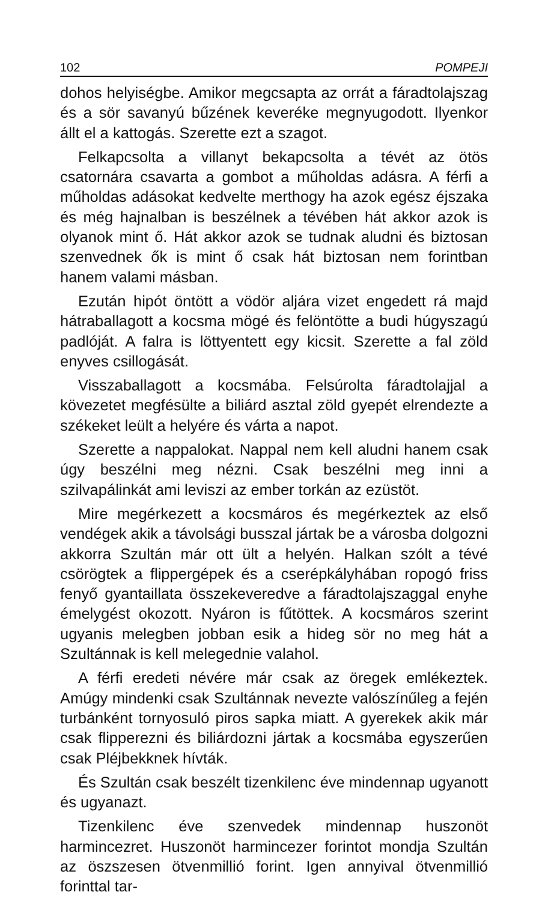102 POMPEJI
dohos helyiségbe. Amikor megcsapta az orrát a fáradtolajszag és a sör savanyú bűzének keveréke megnyugodott. Ilyenkor állt el a kattogás. Szerette ezt a szagot.
Felkapcsolta a villanyt bekapcsolta a tévét az ötös csatornára csavarta a gombot a műholdas adásra. A férfi a műholdas adásokat kedvelte merthogy ha azok egész éjszaka és még hajnalban is beszélnek a tévében hát akkor azok is olyanok mint ő. Hát akkor azok se tudnak aludni és biztosan szenvednek ők is mint ő csak hát biztosan nem forintban hanem valami másban.
Ezután hipót öntött a vödör aljára vizet engedett rá majd hátraballagott a kocsma mögé és felöntötte a budi húgyszagú padlóját. A falra is löttyentett egy kicsit. Szerette a fal zöld enyves csillogását.
Visszaballagott a kocsmába. Felsúrolta fáradtolajjal a kövezetet megfésülte a biliárd asztal zöld gyepét elrendezte a székeket leült a helyére és várta a napot.
Szerette a nappalokat. Nappal nem kell aludni hanem csak úgy beszélni meg nézni. Csak beszélni meg inni a szilvapálinkát ami leviszi az ember torkán az ezüstöt.
Mire megérkezett a kocsmáros és megérkeztek az első vendégek akik a távolsági busszal jártak be a városba dolgozni akkorra Szultán már ott ült a helyén. Halkan szólt a tévé csörögtek a flippergépek és a cserépkályhában ropogó friss fenyő gyantaillata összekeveredve a fáradtolajszaggal enyhe émelygést okozott. Nyáron is fűtöttek. A kocsmáros szerint ugyanis melegben jobban esik a hideg sör no meg hát a Szultánnak is kell melegednie valahol.
A férfi eredeti névére már csak az öregek emlékeztek. Amúgy mindenki csak Szultánnak nevezte valószínűleg a fején turbánként tornyosuló piros sapka miatt. A gyerekek akik már csak flipperezni és biliárdozni jártak a kocsmába egyszerűen csak Pléjbekknek hívták.
És Szultán csak beszélt tizenkilenc éve mindennap ugyanott és ugyanazt.
Tizenkilenc éve szenvedek mindennap huszonöt harmincezret. Huszonöt harmincezer forintot mondja Szultán az öszszesen ötvenmillió forint. Igen annyival ötvenmillió forinttal tar-